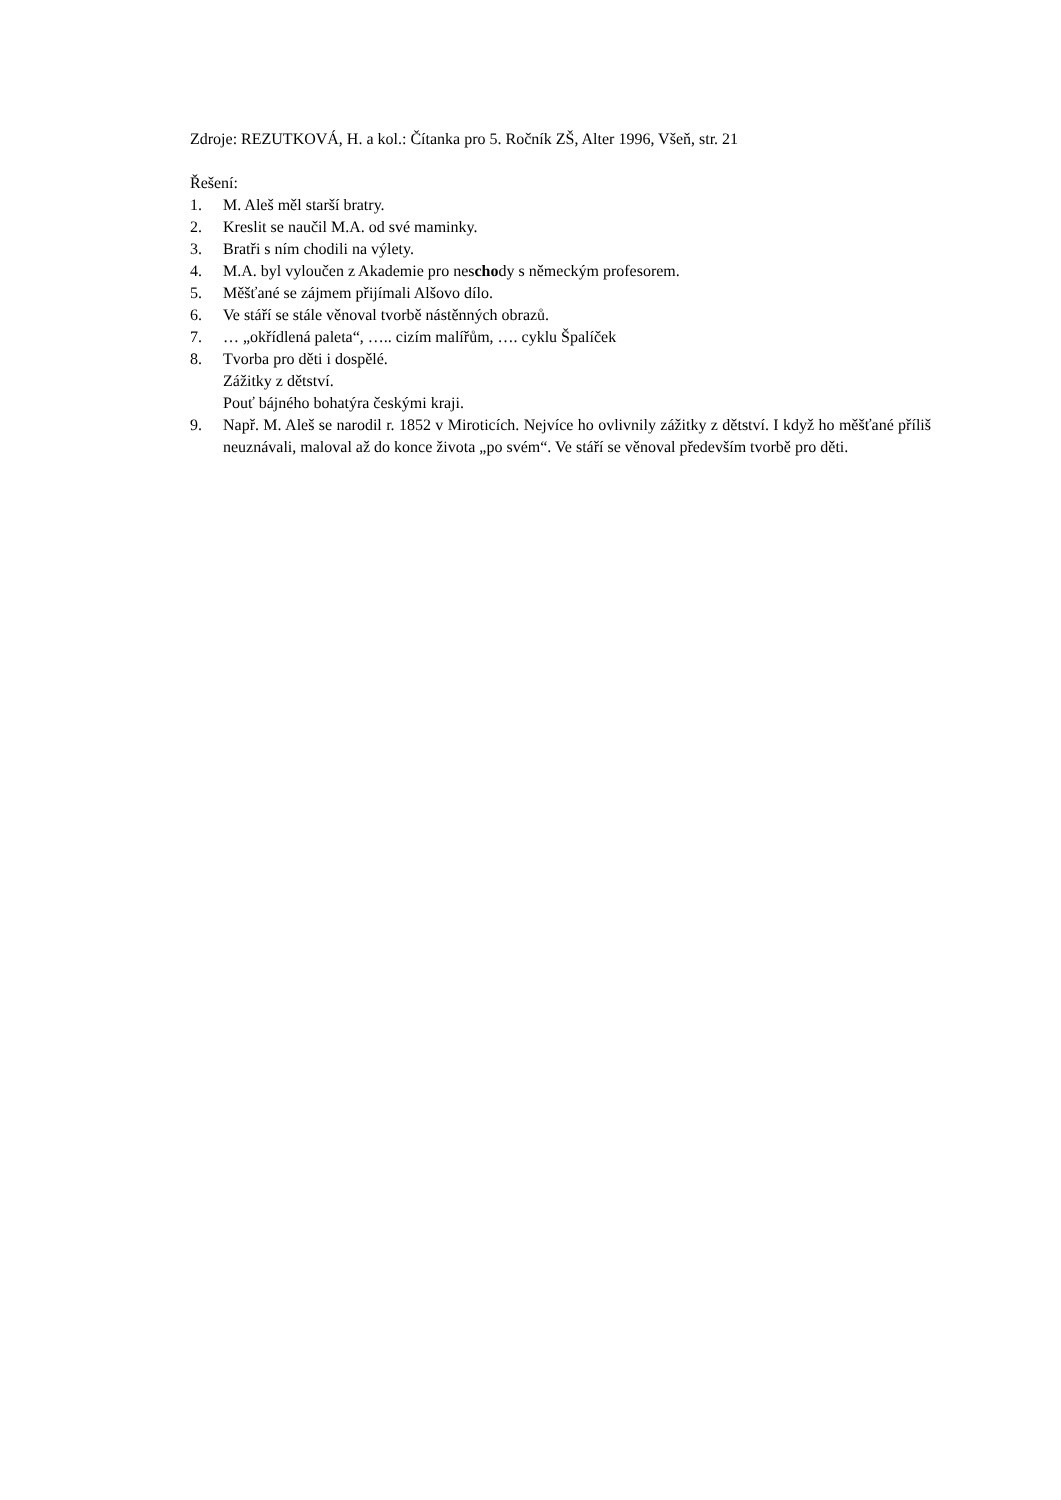Zdroje: REZUTKOVÁ, H. a kol.: Čítanka pro 5. Ročník ZŠ, Alter 1996, Všeň, str. 21
Řešení:
1. M. Aleš měl starší bratry.
2. Kreslit se naučil M.A. od své maminky.
3. Bratři s ním chodili na výlety.
4. M.A. byl vyloučen z Akademie pro neschody s německým profesorem.
5. Měšťané se zájmem přijímali Alšovo dílo.
6. Ve stáří se stále věnoval tvorbě nástěnných obrazů.
7. … „okřídlená paleta“, ….. cizím malířům, …. cyklu Špalíček
8. Tvorba pro děti i dospělé.
Zážitky z dětství.
Pouť bájného bohatýra českými kraji.
9. Např. M. Aleš se narodil r. 1852 v Miroticích. Nejvíce ho ovlivnily zážitky z dětství. I když ho měšťané příliš neuznávali, maloval až do konce života „po svém“. Ve stáří se věnoval především tvorbě pro děti.